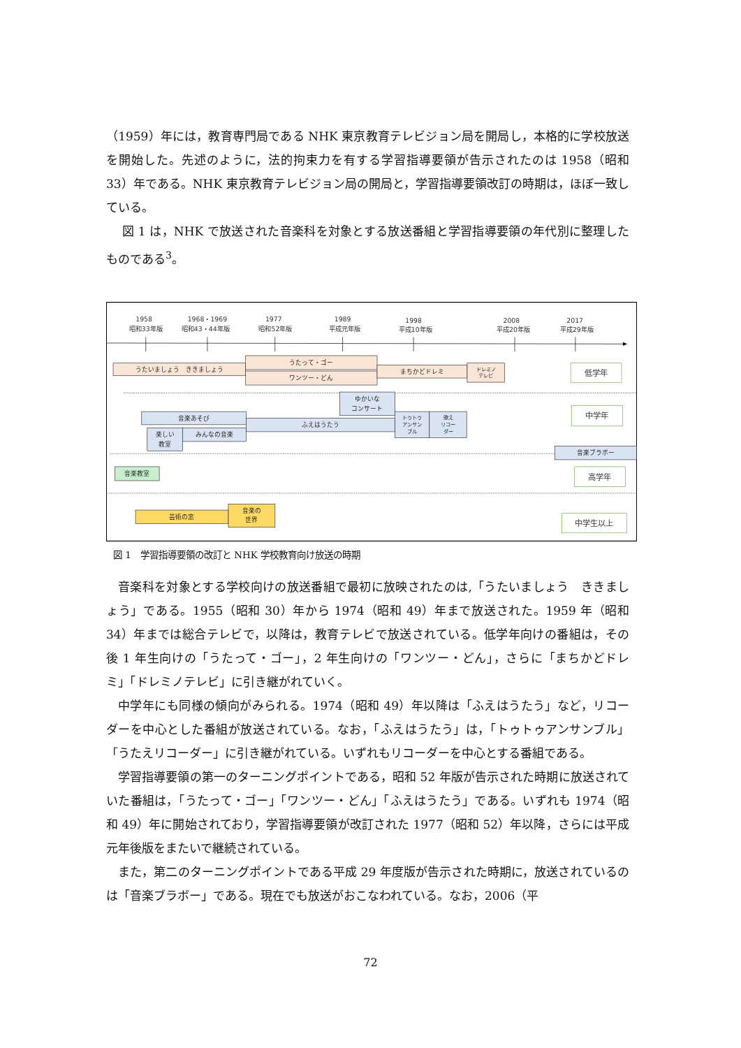（1959）年には，教育専門局である NHK 東京教育テレビジョン局を開局し，本格的に学校放送を開始した。先述のように，法的拘束力を有する学習指導要領が告示されたのは 1958（昭和 33）年である。NHK 東京教育テレビジョン局の開局と，学習指導要領改訂の時期は，ほぼ一致している。
図 1 は，NHK で放送された音楽科を対象とする放送番組と学習指導要領の年代別に整理したものである<sup>3</sup>。
1958
昭和33年版
1968・1969
昭和43・44年版
1977
昭和52年版
1989
平成元年版
1998
平成10年版
2008
平成20年版
2017
平成29年版
うたいましょう　ききましょう
うたって・ゴー
ワンツー・どん
まちかどドレミ
ドレミノ
テレビ
ゆかいな
コンサート
音楽あそび
ふえはうたう
トゥトゥ
アンサン
ブル
歌え
リコー
ダー
楽しい
教室
みんなの音楽
音楽ブラボー
音楽教室
芸術の窓
音楽の
世界
低学年
中学年
高学年
中学生以上
図 1　学習指導要領の改訂と NHK 学校教育向け放送の時期
音楽科を対象とする学校向けの放送番組で最初に放映されたのは,「うたいましょう　ききましょう」である。1955（昭和 30）年から 1974（昭和 49）年まで放送された。1959 年（昭和 34）年までは総合テレビで，以降は，教育テレビで放送されている。低学年向けの番組は，その後 1 年生向けの「うたって・ゴー」，2 年生向けの「ワンツー・どん」，さらに「まちかどドレミ」「ドレミノテレビ」に引き継がれていく。
中学年にも同様の傾向がみられる。1974（昭和 49）年以降は「ふえはうたう」など，リコーダーを中心とした番組が放送されている。なお，「ふえはうたう」は，「トゥトゥアンサンブル」「うたえリコーダー」に引き継がれている。いずれもリコーダーを中心とする番組である。
学習指導要領の第一のターニングポイントである，昭和 52 年版が告示された時期に放送されていた番組は，「うたって・ゴー」「ワンツー・どん」「ふえはうたう」である。いずれも 1974（昭和 49）年に開始されており，学習指導要領が改訂された 1977（昭和 52）年以降，さらには平成元年後版をまたいで継続されている。
また，第二のターニングポイントである平成 29 年度版が告示された時期に，放送されているのは「音楽ブラボー」である。現在でも放送がおこなわれている。なお，2006（平
72